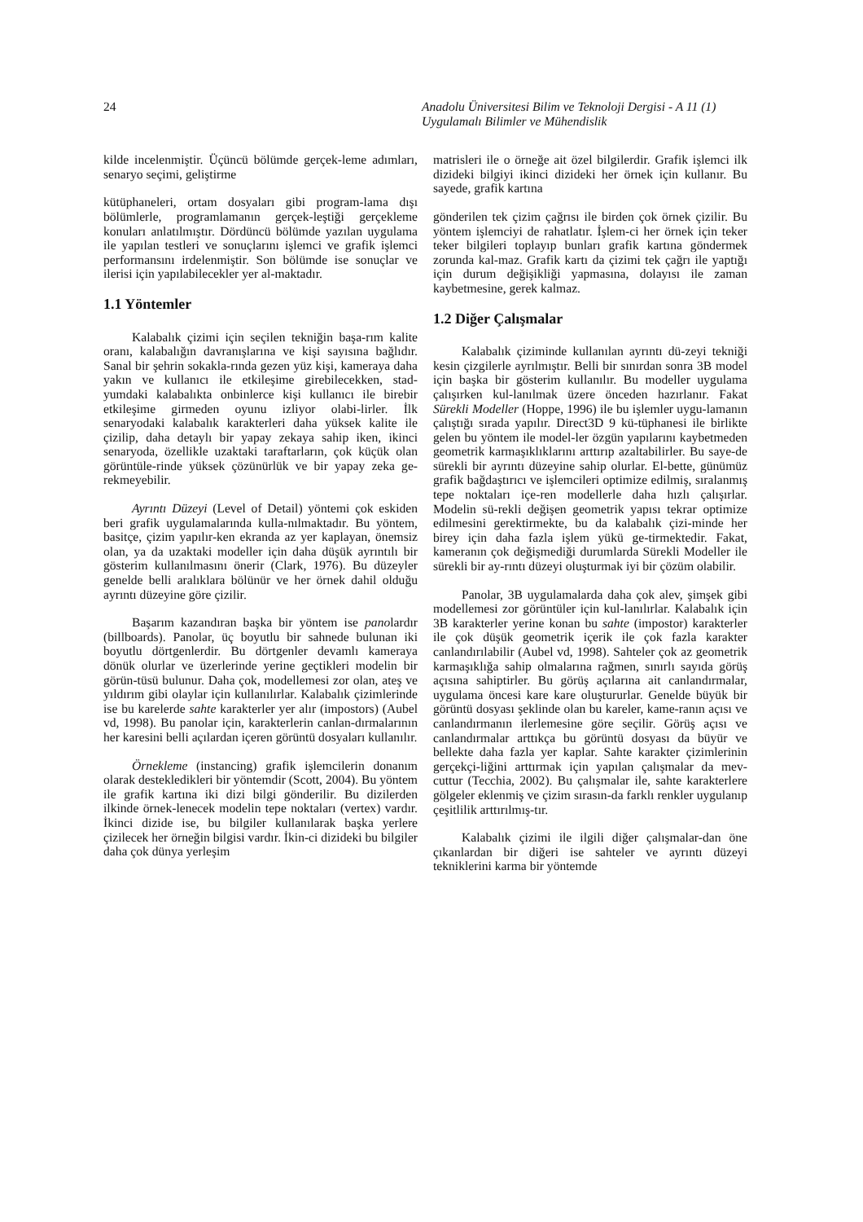24 Anadolu Üniversitesi Bilim ve Teknoloji Dergisi - A 11 (1)
Uygulamalı Bilimler ve Mühendislik
kilde incelenmiştir. Üçüncü bölümde gerçek-leme adımları, senaryo seçimi, geliştirme
kütüphaneleri, ortam dosyaları gibi program-lama dışı bölümlerle, programlamanın gerçek-leştiği gerçekleme konuları anlatılmıştır. Dördüncü bölümde yazılan uygulama ile yapılan testleri ve sonuçlarını işlemci ve grafik işlemci performansını irdelenmiştir. Son bölümde ise sonuçlar ve ilerisi için yapılabilecekler yer al-maktadır.
1.1 Yöntemler
Kalabalık çizimi için seçilen tekniğin başa-rım kalite oranı, kalabalığın davranışlarına ve kişi sayısına bağlıdır. Sanal bir şehrin sokakla-rında gezen yüz kişi, kameraya daha yakın ve kullanıcı ile etkileşime girebilecekken, stad-yumdaki kalabalıkta onbinlerce kişi kullanıcı ile birebir etkileşime girmeden oyunu izliyor olabi-lirler. İlk senaryodaki kalabalık karakterleri daha yüksek kalite ile çizilip, daha detaylı bir yapay zekaya sahip iken, ikinci senaryoda, özellikle uzaktaki taraftarların, çok küçük olan görüntüle-rinde yüksek çözünürlük ve bir yapay zeka ge-rekmeyebilir.
Ayrıntı Düzeyi (Level of Detail) yöntemi çok eskiden beri grafik uygulamalarında kulla-nılmaktadır. Bu yöntem, basitçe, çizim yapılır-ken ekranda az yer kaplayan, önemsiz olan, ya da uzaktaki modeller için daha düşük ayrıntılı bir gösterim kullanılmasını önerir (Clark, 1976). Bu düzeyler genelde belli aralıklara bölünür ve her örnek dahil olduğu ayrıntı düzeyine göre çizilir.
Başarım kazandıran başka bir yöntem ise panolardır (billboards). Panolar, üç boyutlu bir sahnede bulunan iki boyutlu dörtgenlerdir. Bu dörtgenler devamlı kameraya dönük olurlar ve üzerlerinde yerine geçtikleri modelin bir görün-tüsü bulunur. Daha çok, modellemesi zor olan, ateş ve yıldırım gibi olaylar için kullanılırlar. Kalabalık çizimlerinde ise bu karelerde sahte karakterler yer alır (impostors) (Aubel vd, 1998). Bu panolar için, karakterlerin canlan-dırmalarının her karesini belli açılardan içeren görüntü dosyaları kullanılır.
Örnekleme (instancing) grafik işlemcilerin donanım olarak destekledikleri bir yöntemdir (Scott, 2004). Bu yöntem ile grafik kartına iki dizi bilgi gönderilir. Bu dizilerden ilkinde örnek-lenecek modelin tepe noktaları (vertex) vardır. İkinci dizide ise, bu bilgiler kullanılarak başka yerlere çizilecek her örneğin bilgisi vardır. İkin-ci dizideki bu bilgiler daha çok dünya yerleşim
matrisleri ile o örneğe ait özel bilgilerdir. Grafik işlemci ilk dizideki bilgiyi ikinci dizideki her örnek için kullanır. Bu sayede, grafik kartına
gönderilen tek çizim çağrısı ile birden çok örnek çizilir. Bu yöntem işlemciyi de rahatlatır. İşlem-ci her örnek için teker teker bilgileri toplayıp bunları grafik kartına göndermek zorunda kal-maz. Grafik kartı da çizimi tek çağrı ile yaptığı için durum değişikliği yapmasına, dolayısı ile zaman kaybetmesine, gerek kalmaz.
1.2 Diğer Çalışmalar
Kalabalık çiziminde kullanılan ayrıntı dü-zeyi tekniği kesin çizgilerle ayrılmıştır. Belli bir sınırdan sonra 3B model için başka bir gösterim kullanılır. Bu modeller uygulama çalışırken kul-lanılmak üzere önceden hazırlanır. Fakat Sürekli Modeller (Hoppe, 1996) ile bu işlemler uygu-lamanın çalıştığı sırada yapılır. Direct3D 9 kü-tüphanesi ile birlikte gelen bu yöntem ile model-ler özgün yapılarını kaybetmeden geometrik karmaşıklıklarını arttırıp azaltabilirler. Bu saye-de sürekli bir ayrıntı düzeyine sahip olurlar. El-bette, günümüz grafik bağdaştırıcı ve işlemcileri optimize edilmiş, sıralanmış tepe noktaları içe-ren modellerle daha hızlı çalışırlar. Modelin sü-rekli değişen geometrik yapısı tekrar optimize edilmesini gerektirmekte, bu da kalabalık çizi-minde her birey için daha fazla işlem yükü ge-tirmektedir. Fakat, kameranın çok değişmediği durumlarda Sürekli Modeller ile sürekli bir ay-rıntı düzeyi oluşturmak iyi bir çözüm olabilir.
Panolar, 3B uygulamalarda daha çok alev, şimşek gibi modellemesi zor görüntüler için kul-lanılırlar. Kalabalık için 3B karakterler yerine konan bu sahte (impostor) karakterler ile çok düşük geometrik içerik ile çok fazla karakter canlandırılabilir (Aubel vd, 1998). Sahteler çok az geometrik karmaşıklığa sahip olmalarına rağmen, sınırlı sayıda görüş açısına sahiptirler. Bu görüş açılarına ait canlandırmalar, uygulama öncesi kare kare oluştururlar. Genelde büyük bir görüntü dosyası şeklinde olan bu kareler, kame-ranın açısı ve canlandırmanın ilerlemesine göre seçilir. Görüş açısı ve canlandırmalar arttıkça bu görüntü dosyası da büyür ve bellekte daha fazla yer kaplar. Sahte karakter çizimlerinin gerçekçi-liğini arttırmak için yapılan çalışmalar da mev-cuttur (Tecchia, 2002). Bu çalışmalar ile, sahte karakterlere gölgeler eklenmiş ve çizim sırasın-da farklı renkler uygulanıp çeşitlilik arttırılmış-tır.
Kalabalık çizimi ile ilgili diğer çalışmalar-dan öne çıkanlardan bir diğeri ise sahteler ve ayrıntı düzeyi tekniklerini karma bir yöntemde